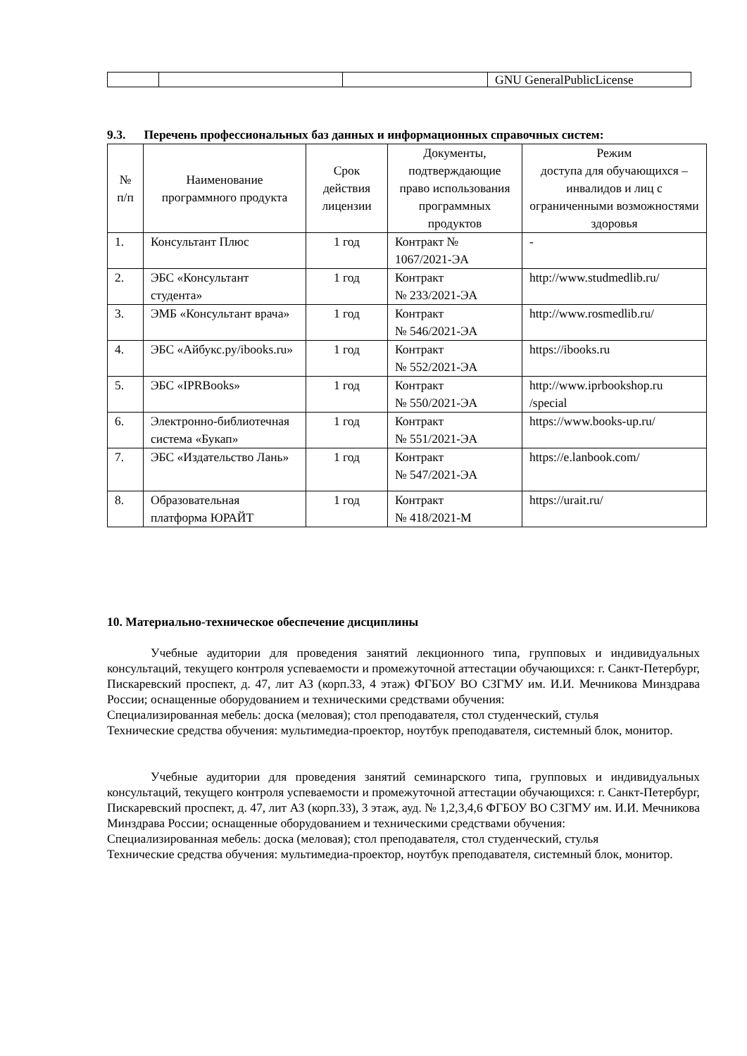| | | | GNU GeneralPublicLicense |
9.3. Перечень профессиональных баз данных и информационных справочных систем:
| № п/п | Наименование программного продукта | Срок действия лицензии | Документы, подтверждающие право использования программных продуктов | Режим доступа для обучающихся – инвалидов и лиц с ограниченными возможностями здоровья |
| --- | --- | --- | --- | --- |
| 1. | Консультант Плюс | 1 год | Контракт № 1067/2021-ЭА | - |
| 2. | ЭБС «Консультант студента» | 1 год | Контракт № 233/2021-ЭА | http://www.studmedlib.ru/ |
| 3. | ЭМБ «Консультант врача» | 1 год | Контракт № 546/2021-ЭА | http://www.rosmedlib.ru/ |
| 4. | ЭБС «Айбукс.ру/ibooks.ru» | 1 год | Контракт № 552/2021-ЭА | https://ibooks.ru |
| 5. | ЭБС «IPRBooks» | 1 год | Контракт № 550/2021-ЭА | http://www.iprbookshop.ru /special |
| 6. | Электронно-библиотечная система «Букап» | 1 год | Контракт № 551/2021-ЭА | https://www.books-up.ru/ |
| 7. | ЭБС «Издательство Лань» | 1 год | Контракт № 547/2021-ЭА | https://e.lanbook.com/ |
| 8. | Образовательная платформа ЮРАЙТ | 1 год | Контракт № 418/2021-М | https://urait.ru/ |
10. Материально-техническое обеспечение дисциплины
Учебные аудитории для проведения занятий лекционного типа, групповых и индивидуальных консультаций, текущего контроля успеваемости и промежуточной аттестации обучающихся: г. Санкт-Петербург, Пискаревский проспект, д. 47, лит АЗ (корп.33, 4 этаж) ФГБОУ ВО СЗГМУ им. И.И. Мечникова Минздрава России; оснащенные оборудованием и техническими средствами обучения:
Специализированная мебель: доска (меловая); стол преподавателя, стол студенческий, стулья
Технические средства обучения: мультимедиа-проектор, ноутбук преподавателя, системный блок, монитор.
Учебные аудитории для проведения занятий семинарского типа, групповых и индивидуальных консультаций, текущего контроля успеваемости и промежуточной аттестации обучающихся: г. Санкт-Петербург, Пискаревский проспект, д. 47, лит АЗ (корп.33), 3 этаж, ауд. № 1,2,3,4,6 ФГБОУ ВО СЗГМУ им. И.И. Мечникова Минздрава России; оснащенные оборудованием и техническими средствами обучения:
Специализированная мебель: доска (меловая); стол преподавателя, стол студенческий, стулья
Технические средства обучения: мультимедиа-проектор, ноутбук преподавателя, системный блок, монитор.